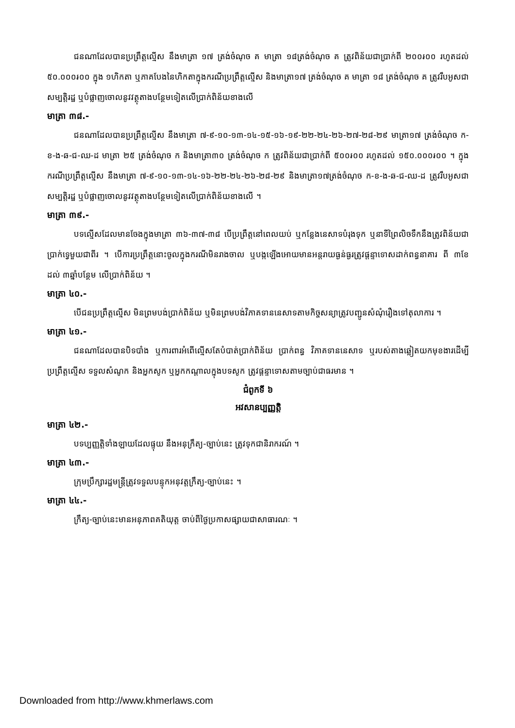ជនណាដែលបានប្រព្រឹត្តល្មើស នឹងមាត្រា ១៧ ត្រង់ចំណុច គ មាត្រា ១៨ត្រង់ចំណុច គ ត្រូវពិន័យជាប្រាក់ពី ២០០៛០០ រហូតដល់ ៥០.០០០៛០០ ក្នុង ១ហិកតា ឬភាគបែងនៃហិកតាក្នុងករណីប្រព្រឹត្តល្មើស និងមាត្រា១៧ ត្រង់ចំណុច គ មាត្រា ១៨ ត្រង់ចំណុច គ ត្រូវរឹបអូសជាសម្បត្តិរដ្ឋ ឬបំផ្លាញចោលនូវវត្ថុតាងបន្ថែមទៀតលើប្រាក់ពិន័យខាងលើ
មាត្រា ៣៨.-
ជនណាដែលបានប្រព្រឹត្តល្មើស នឹងមាត្រា ៧-៩-១០-១៣-១៤-១៥-១៦-១៩-២២-២៤-២៦-២៧-២៨-២៩ មាត្រា១៧ ត្រង់ចំណុច ក-ខ-ង-ឆ-ជ-ឈ-ដ មាត្រា ២៥ ត្រង់ចំណុច ក និងមាត្រា៣០ ត្រង់ចំណុច ក ត្រូវពិន័យជាប្រាក់ពី ៥០០៛០០ រហូតដល់ ១៥០.០០០៛០០ ។ ក្នុងករណីប្រព្រឹត្តល្មើស នឹងមាត្រា ៧-៩-១០-១៣-១៤-១៦-២២-២៤-២៦-២៨-២៩ និងមាត្រា១៧ត្រង់ចំណុច ក-ខ-ង-ឆ-ជ-ឈ-ដ ត្រូវរឹបអូសជាសម្បត្តិរដ្ឋ ឬបំផ្លាញចោលនូវវត្ថុតាងបន្ថែមទៀតលើប្រាក់ពិន័យខាងលើ ។
មាត្រា ៣៩.-
បទល្មើសដែលមានចែងក្នុងមាត្រា ៣៦-៣៧-៣៨ បើប្រព្រឹត្តនៅពេលយប់ ឬកន្លែងនេសាទបំរុងទុក ឬនាទីព្រៃលិចទឹកនឹងត្រូវពិន័យជាប្រាក់ទ្វេមួយជាពីរ ។ បើការប្រព្រឹត្តនោះចូលក្នុងករណីមិនរាងចាល ឬបង្កឡើងអោយមានអន្តរាយធ្ងន់ធ្ងរត្រូវផ្តន្ទាទោសដាក់ពន្ធនាគារ ពី ៣ខែ ដល់ ៣ឆ្នាំបន្ថែម លើប្រាក់ពិន័យ ។
មាត្រា ៤០.-
បើជនប្រព្រឹត្តល្មើស មិនព្រមបង់ប្រាក់ពិន័យ ឬមិនព្រមបង់វិភាគទាននេសាទតាមកិច្ចសន្យាត្រូវបញ្ជូនសំណុំរឿងទៅតុលាការ ។
មាត្រា ៤១.-
ជនណាដែលបានបិទបាំង ឬការពារអំពើល្មើសតែបំបាត់ប្រាក់ពិន័យ ប្រាក់ពន្ធ វិភាគទាននេសាទ ឬរបស់តាងឆ្លៀតយកមុខងារដើម្បីប្រព្រឹត្តល្មើស ទទួលសំណូក និងអ្នកសូក ឬអ្នកកណ្តាលក្នុងបទសូក ត្រូវផ្តន្ទាទោសតាមច្បាប់ជាធរមាន ។
ជំពូកទី ៦
អវសានប្បញ្ញត្តិ
មាត្រា ៤២.-
បទប្បញ្ញត្តិទាំងឡាយដែលផ្ទុយ នឹងអនុក្រឹត្យ-ច្បាប់នេះ ត្រូវទុកជានិរាករណ៍ ។
មាត្រា ៤៣.-
ក្រុមប្រឹក្សារដ្ឋមន្ត្រីត្រូវទទួលបន្ទុកអនុវត្តក្រឹត្យ-ច្បាប់នេះ ។
មាត្រា ៤៤.-
ក្រឹត្យ-ច្បាប់នេះមានអនុភាពគតិយុត្ត ចាប់ពីថ្ងៃប្រកាសផ្សាយជាសាធារណៈ ។
Downloaded from http://www.khmerlaws.com